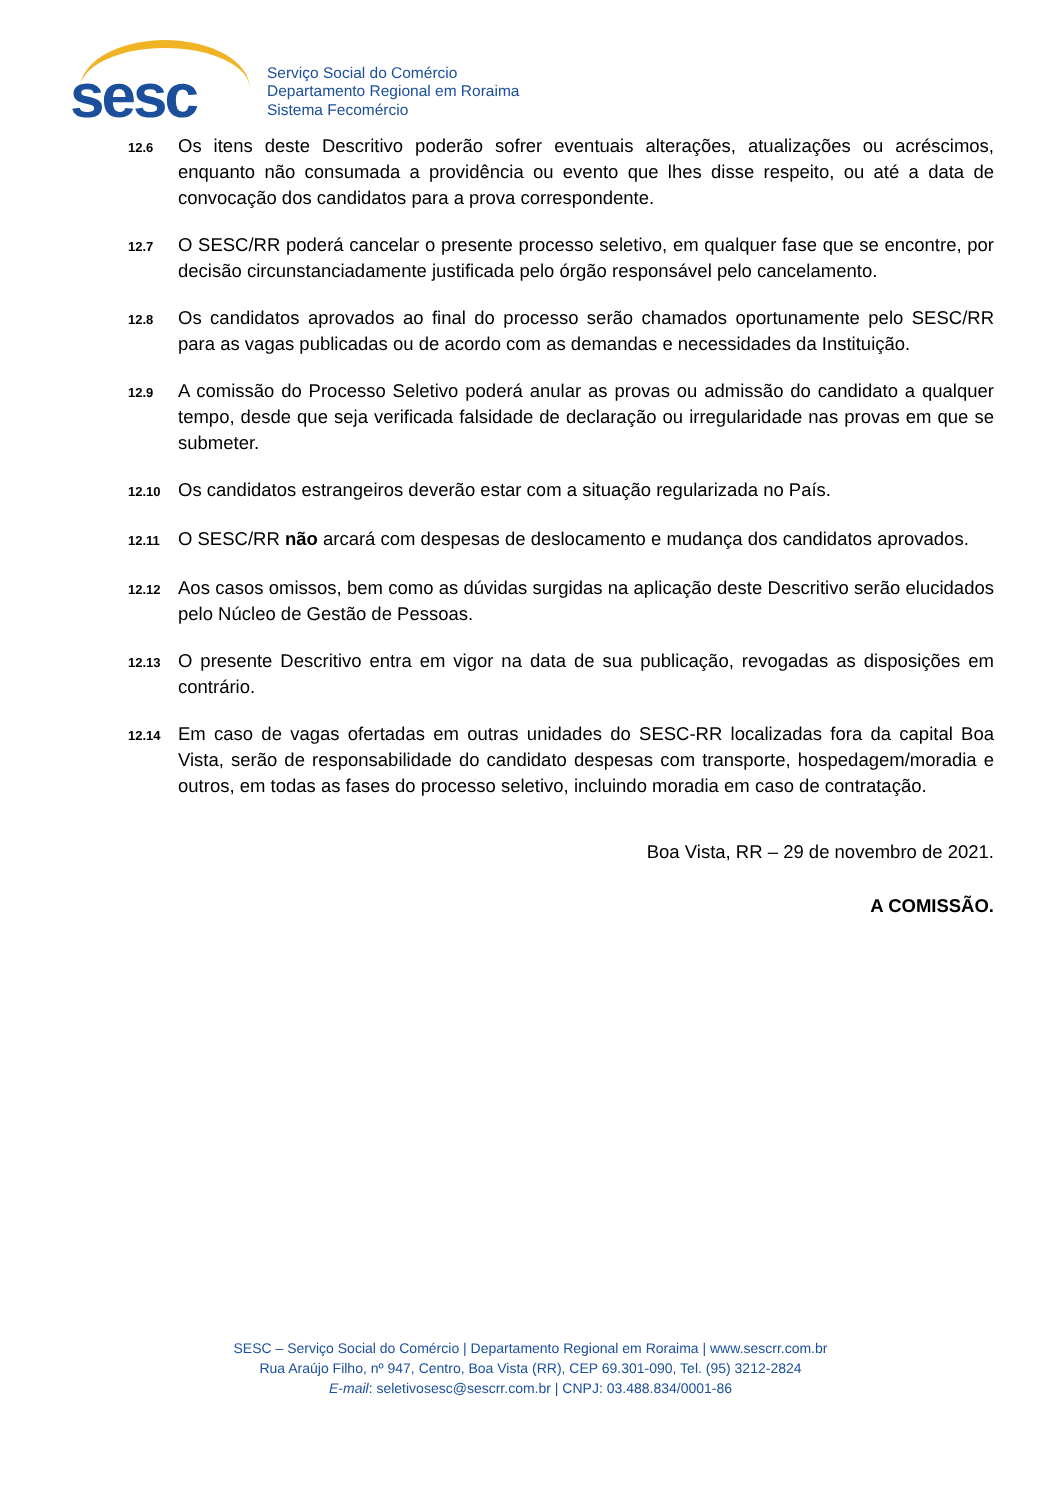sesc
Serviço Social do Comércio
Departamento Regional em Roraima
Sistema Fecomércio
12.6
Os itens deste Descritivo poderão sofrer eventuais alterações, atualizações ou acréscimos, enquanto não consumada a providência ou evento que lhes disse respeito, ou até a data de convocação dos candidatos para a prova correspondente.
12.7
O SESC/RR poderá cancelar o presente processo seletivo, em qualquer fase que se encontre, por decisão circunstanciadamente justificada pelo órgão responsável pelo cancelamento.
12.8
Os candidatos aprovados ao final do processo serão chamados oportunamente pelo SESC/RR para as vagas publicadas ou de acordo com as demandas e necessidades da Instituição.
12.9
A comissão do Processo Seletivo poderá anular as provas ou admissão do candidato a qualquer tempo, desde que seja verificada falsidade de declaração ou irregularidade nas provas em que se submeter.
12.10
Os candidatos estrangeiros deverão estar com a situação regularizada no País.
12.11
O SESC/RR não arcará com despesas de deslocamento e mudança dos candidatos aprovados.
12.12
Aos casos omissos, bem como as dúvidas surgidas na aplicação deste Descritivo serão elucidados pelo Núcleo de Gestão de Pessoas.
12.13
O presente Descritivo entra em vigor na data de sua publicação, revogadas as disposições em contrário.
12.14
Em caso de vagas ofertadas em outras unidades do SESC-RR localizadas fora da capital Boa Vista, serão de responsabilidade do candidato despesas com transporte, hospedagem/moradia e outros, em todas as fases do processo seletivo, incluindo moradia em caso de contratação.
Boa Vista, RR – 29 de novembro de 2021.
A COMISSÃO.
SESC – Serviço Social do Comércio | Departamento Regional em Roraima | www.sescrr.com.br
Rua Araújo Filho, nº 947, Centro, Boa Vista (RR), CEP 69.301-090, Tel. (95) 3212-2824
E-mail: seletivosesc@sescrr.com.br | CNPJ: 03.488.834/0001-86